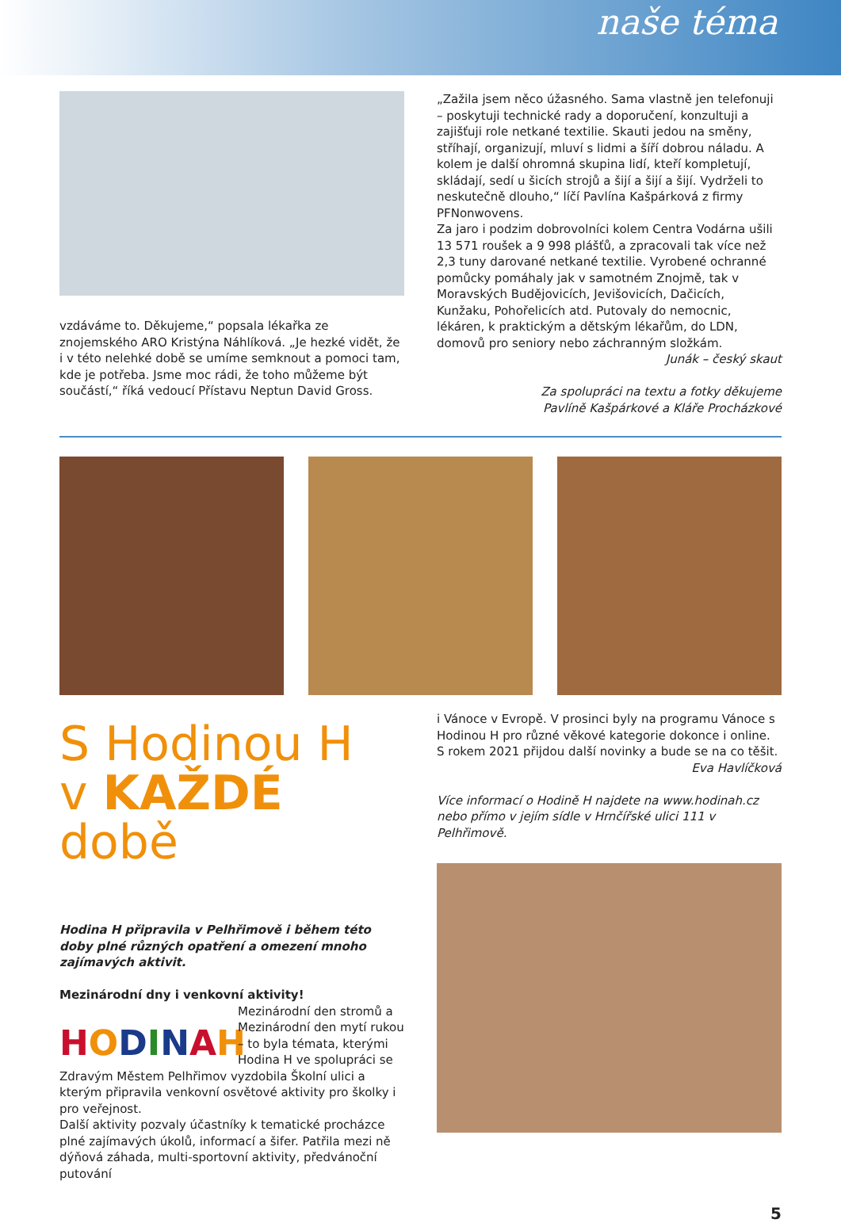naše téma
vzdáváme to. Děkujeme,“ popsala lékařka ze znojemského ARO Kristýna Náhlíková. „Je hezké vidět, že i v této nelehké době se umíme semknout a pomoci tam, kde je potřeba. Jsme moc rádi, že toho můžeme být součástí,“ říká vedoucí Přístavu Neptun David Gross.
„Zažila jsem něco úžasného. Sama vlastně jen telefonuji – poskytuji technické rady a doporučení, konzultuji a zajišťuji role netkané textilie. Skauti jedou na směny, stříhají, organizují, mluví s lidmi a šíří dobrou náladu. A kolem je další ohromná skupina lidí, kteří kompletují, skládají, sedí u šicích strojů a šijí a šijí a šijí. Vydrželi to neskutečně dlouho,“ líčí Pavlína Kašpárková z firmy PFNonwovens.
Za jaro i podzim dobrovolníci kolem Centra Vodárna ušili 13 571 roušek a 9 998 plášťů, a zpracovali tak více než 2,3 tuny darované netkané textilie. Vyrobené ochranné pomůcky pomáhaly jak v samotném Znojmě, tak v Moravských Budějovicích, Jevišovicích, Dačicích, Kunžaku, Pohořelicích atd. Putovaly do nemocnic, lékáren, k praktickým a dětským lékařům, do LDN, domovů pro seniory nebo záchranným složkám.
Junák – český skaut
Za spolupráci na textu a fotky děkujeme
Pavlíně Kašpárkové a Kláře Procházkové
S Hodinou H
v KAŽDÉ době
Hodina H připravila v Pelhřimově i během této doby plné různých opatření a omezení mnoho zajímavých aktivit.
Mezinárodní dny i venkovní aktivity!
HODINAH
Mezinárodní den stromů a Mezinárodní den mytí rukou – to byla témata, kterými Hodina H ve spolupráci se Zdravým Městem Pelhřimov vyzdobila Školní ulici a kterým připravila venkovní osvětové aktivity pro školky i pro veřejnost.
Další aktivity pozvaly účastníky k tematické procházce plné zajímavých úkolů, informací a šifer. Patřila mezi ně dýňová záhada, multi-sportovní aktivity, předvánoční putování
i Vánoce v Evropě. V prosinci byly na programu Vánoce s Hodinou H pro různé věkové kategorie dokonce i online. S rokem 2021 přijdou další novinky a bude se na co těšit.
Eva Havlíčková
Více informací o Hodině H najdete na www.hodinah.cz nebo přímo v jejím sídle v Hrnčířské ulici 111 v Pelhřimově.
5